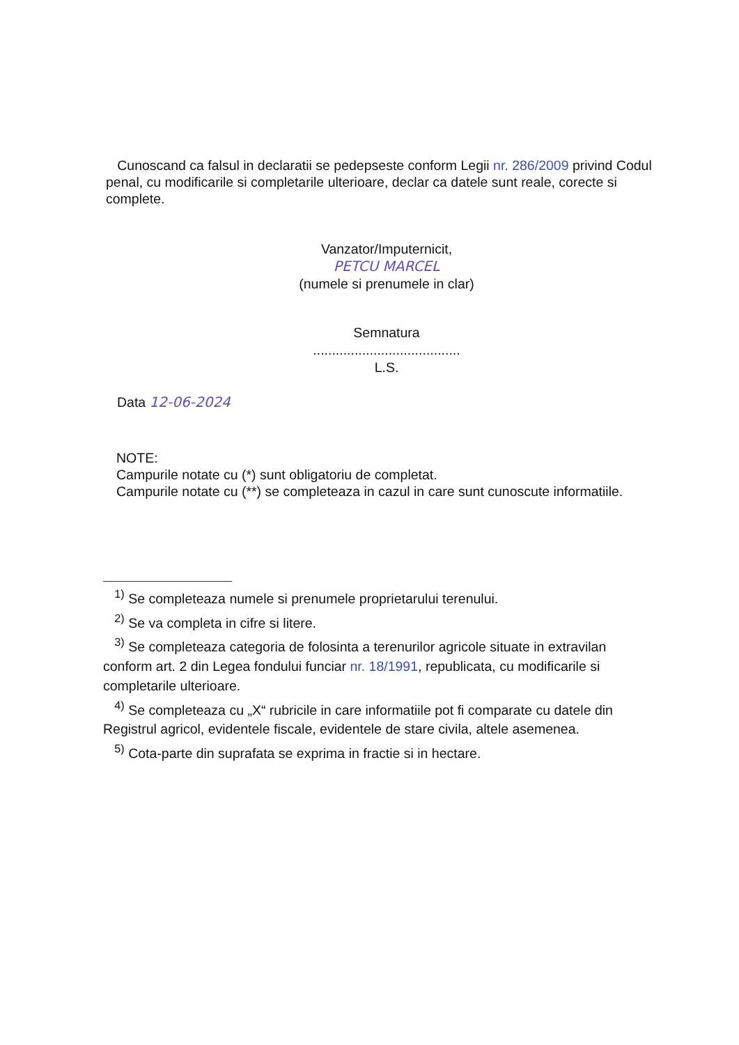Cunoscand ca falsul in declaratii se pedepseste conform Legii nr. 286/2009 privind Codul penal, cu modificarile si completarile ulterioare, declar ca datele sunt reale, corecte si complete.
Vanzator/Imputernicit,
PETCU MARCEL
(numele si prenumele in clar)
Semnatura
.......................................
L.S.
Data 12-06-2024
NOTE:
Campurile notate cu (*) sunt obligatoriu de completat.
Campurile notate cu (**) se completeaza in cazul in care sunt cunoscute informatiile.
<sup>1)</sup> Se completeaza numele si prenumele proprietarului terenului.
<sup>2)</sup> Se va completa in cifre si litere.
<sup>3)</sup> Se completeaza categoria de folosinta a terenurilor agricole situate in extravilan conform art. 2 din Legea fondului funciar nr. 18/1991, republicata, cu modificarile si completarile ulterioare.
<sup>4)</sup> Se completeaza cu „X“ rubricile in care informatiile pot fi comparate cu datele din Registrul agricol, evidentele fiscale, evidentele de stare civila, altele asemenea.
<sup>5)</sup> Cota-parte din suprafata se exprima in fractie si in hectare.